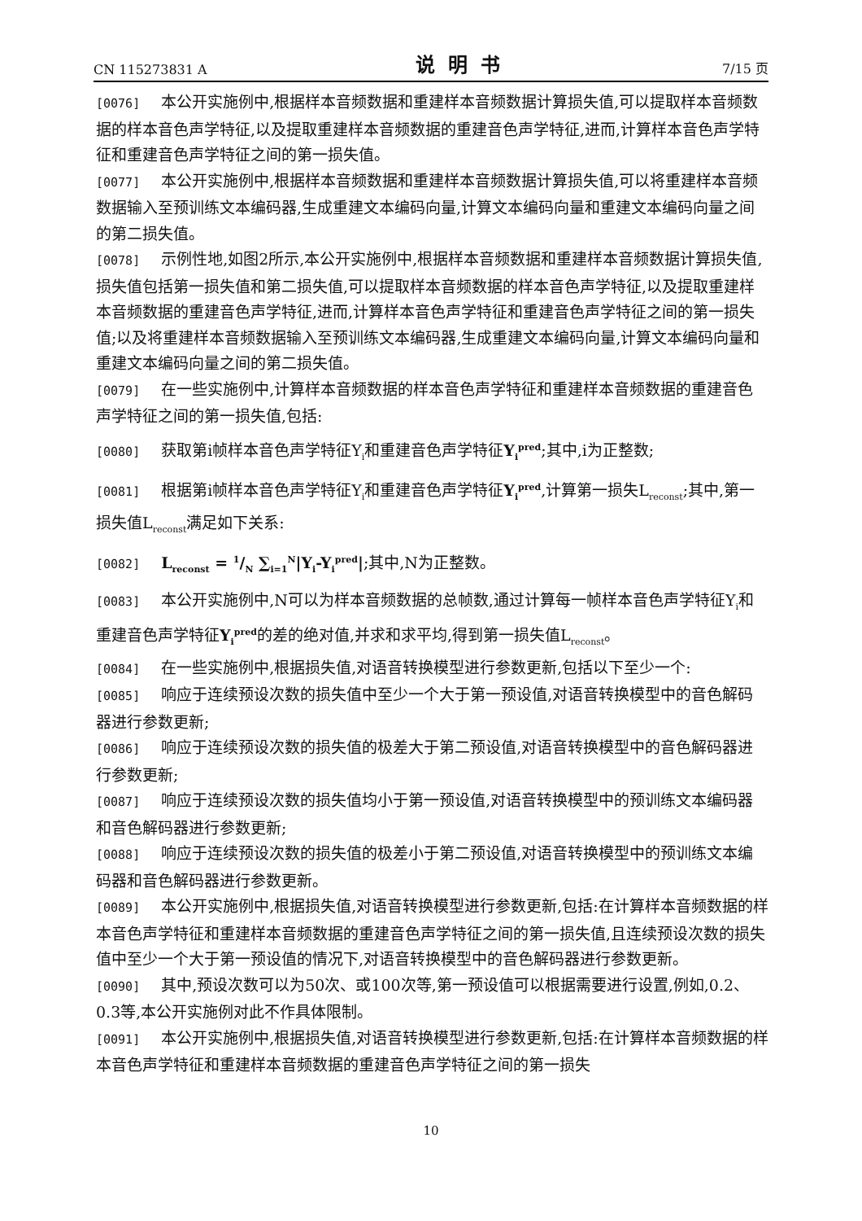CN 115273831 A 说明书 7/15 页
[0076] 本公开实施例中,根据样本音频数据和重建样本音频数据计算损失值,可以提取样本音频数据的样本音色声学特征,以及提取重建样本音频数据的重建音色声学特征,进而,计算样本音色声学特征和重建音色声学特征之间的第一损失值。
[0077] 本公开实施例中,根据样本音频数据和重建样本音频数据计算损失值,可以将重建样本音频数据输入至预训练文本编码器,生成重建文本编码向量,计算文本编码向量和重建文本编码向量之间的第二损失值。
[0078] 示例性地,如图2所示,本公开实施例中,根据样本音频数据和重建样本音频数据计算损失值,损失值包括第一损失值和第二损失值,可以提取样本音频数据的样本音色声学特征,以及提取重建样本音频数据的重建音色声学特征,进而,计算样本音色声学特征和重建音色声学特征之间的第一损失值;以及将重建样本音频数据输入至预训练文本编码器,生成重建文本编码向量,计算文本编码向量和重建文本编码向量之间的第二损失值。
[0079] 在一些实施例中,计算样本音频数据的样本音色声学特征和重建样本音频数据的重建音色声学特征之间的第一损失值,包括:
[0080] 获取第i帧样本音色声学特征Y<sub>i</sub>和重建音色声学特征Y<sub>i</sub><sup>pred</sup>;其中,i为正整数;
[0081] 根据第i帧样本音色声学特征Y<sub>i</sub>和重建音色声学特征Y<sub>i</sub><sup>pred</sup>,计算第一损失L<sub>reconst</sub>;其中,第一损失值L<sub>reconst</sub>满足如下关系:
[0082] L<sub>reconst</sub> = 1/N ∑<sub>i=1</sub><sup>N</sup>|Y<sub>i</sub>-Y<sub>i</sub><sup>pred</sup>|;其中,N为正整数。
[0083] 本公开实施例中,N可以为样本音频数据的总帧数,通过计算每一帧样本音色声学特征Y<sub>i</sub>和重建音色声学特征Y<sub>i</sub><sup>pred</sup>的差的绝对值,并求和求平均,得到第一损失值L<sub>reconst</sub>。
[0084] 在一些实施例中,根据损失值,对语音转换模型进行参数更新,包括以下至少一个:
[0085] 响应于连续预设次数的损失值中至少一个大于第一预设值,对语音转换模型中的音色解码器进行参数更新;
[0086] 响应于连续预设次数的损失值的极差大于第二预设值,对语音转换模型中的音色解码器进行参数更新;
[0087] 响应于连续预设次数的损失值均小于第一预设值,对语音转换模型中的预训练文本编码器和音色解码器进行参数更新;
[0088] 响应于连续预设次数的损失值的极差小于第二预设值,对语音转换模型中的预训练文本编码器和音色解码器进行参数更新。
[0089] 本公开实施例中,根据损失值,对语音转换模型进行参数更新,包括:在计算样本音频数据的样本音色声学特征和重建样本音频数据的重建音色声学特征之间的第一损失值,且连续预设次数的损失值中至少一个大于第一预设值的情况下,对语音转换模型中的音色解码器进行参数更新。
[0090] 其中,预设次数可以为50次、或100次等,第一预设值可以根据需要进行设置,例如,0.2、0.3等,本公开实施例对此不作具体限制。
[0091] 本公开实施例中,根据损失值,对语音转换模型进行参数更新,包括:在计算样本音频数据的样本音色声学特征和重建样本音频数据的重建音色声学特征之间的第一损失
10